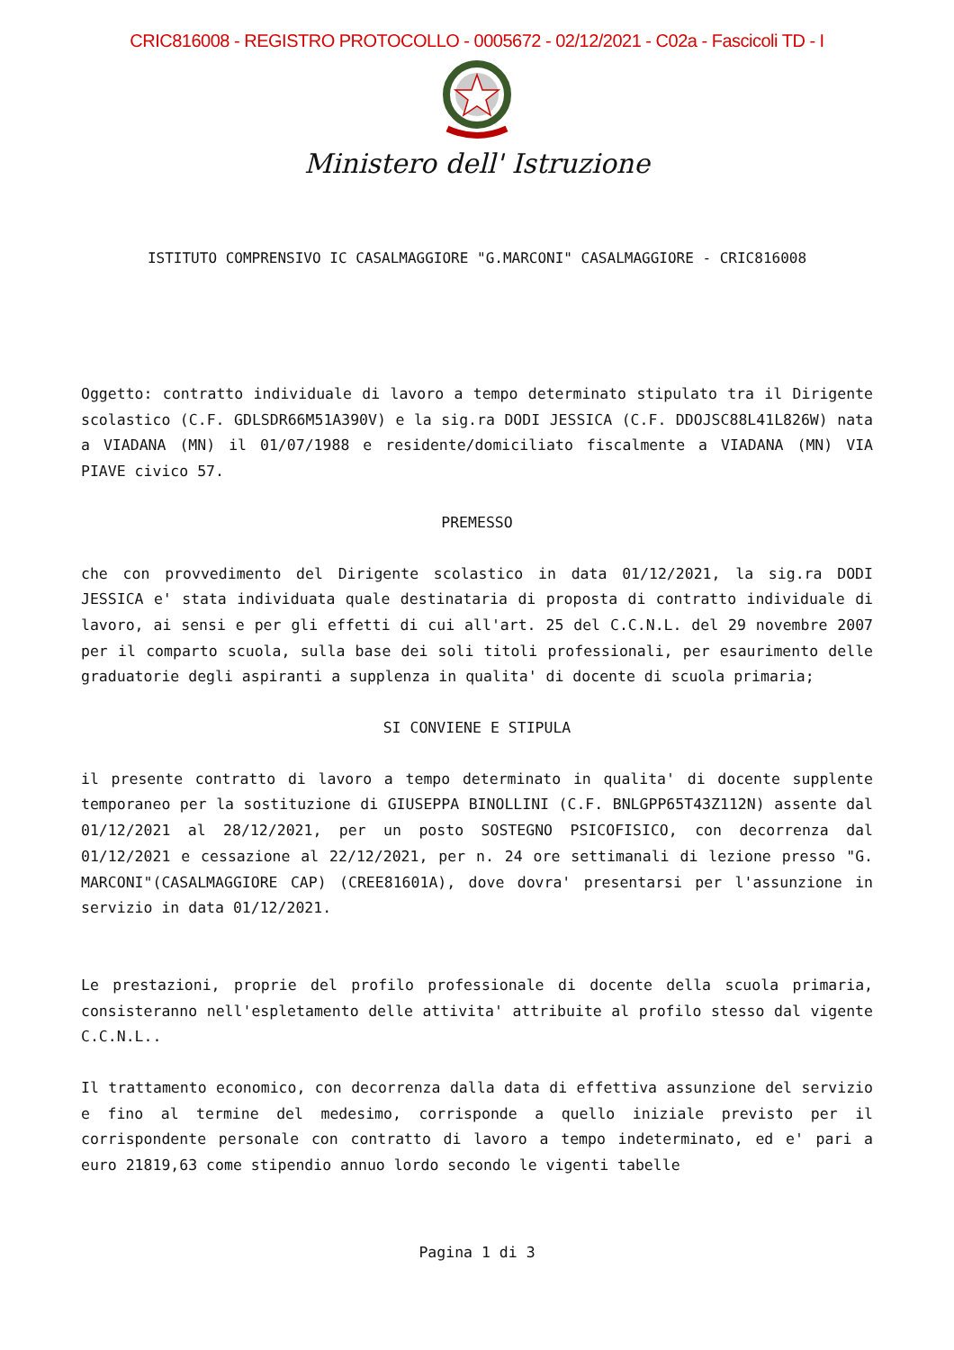CRIC816008 - REGISTRO PROTOCOLLO - 0005672 - 02/12/2021 - C02a - Fascicoli TD - I
Ministero dell' Istruzione
ISTITUTO COMPRENSIVO IC CASALMAGGIORE "G.MARCONI" CASALMAGGIORE - CRIC816008
Oggetto: contratto individuale di lavoro a tempo determinato stipulato tra il Dirigente scolastico (C.F. GDLSDR66M51A390V) e la sig.ra DODI JESSICA (C.F. DDOJSC88L41L826W) nata a VIADANA (MN) il 01/07/1988 e residente/domiciliato fiscalmente a VIADANA (MN) VIA PIAVE civico 57.
PREMESSO
che con provvedimento del Dirigente scolastico in data 01/12/2021, la sig.ra DODI JESSICA e' stata individuata quale destinataria di proposta di contratto individuale di lavoro, ai sensi e per gli effetti di cui all'art. 25 del C.C.N.L. del 29 novembre 2007 per il comparto scuola, sulla base dei soli titoli professionali, per esaurimento delle graduatorie degli aspiranti a supplenza in qualita' di docente di scuola primaria;
SI CONVIENE E STIPULA
il presente contratto di lavoro a tempo determinato in qualita' di docente supplente temporaneo per la sostituzione di GIUSEPPA BINOLLINI (C.F. BNLGPP65T43Z112N) assente dal 01/12/2021 al 28/12/2021, per un posto SOSTEGNO PSICOFISICO, con decorrenza dal 01/12/2021 e cessazione al 22/12/2021, per n. 24 ore settimanali di lezione presso "G. MARCONI"(CASALMAGGIORE CAP) (CREE81601A), dove dovra' presentarsi per l'assunzione in servizio in data 01/12/2021.
Le prestazioni, proprie del profilo professionale di docente della scuola primaria, consisteranno nell'espletamento delle attivita' attribuite al profilo stesso dal vigente C.C.N.L..
Il trattamento economico, con decorrenza dalla data di effettiva assunzione del servizio e fino al termine del medesimo, corrisponde a quello iniziale previsto per il corrispondente personale con contratto di lavoro a tempo indeterminato, ed e' pari a euro 21819,63 come stipendio annuo lordo secondo le vigenti tabelle
Pagina 1 di 3